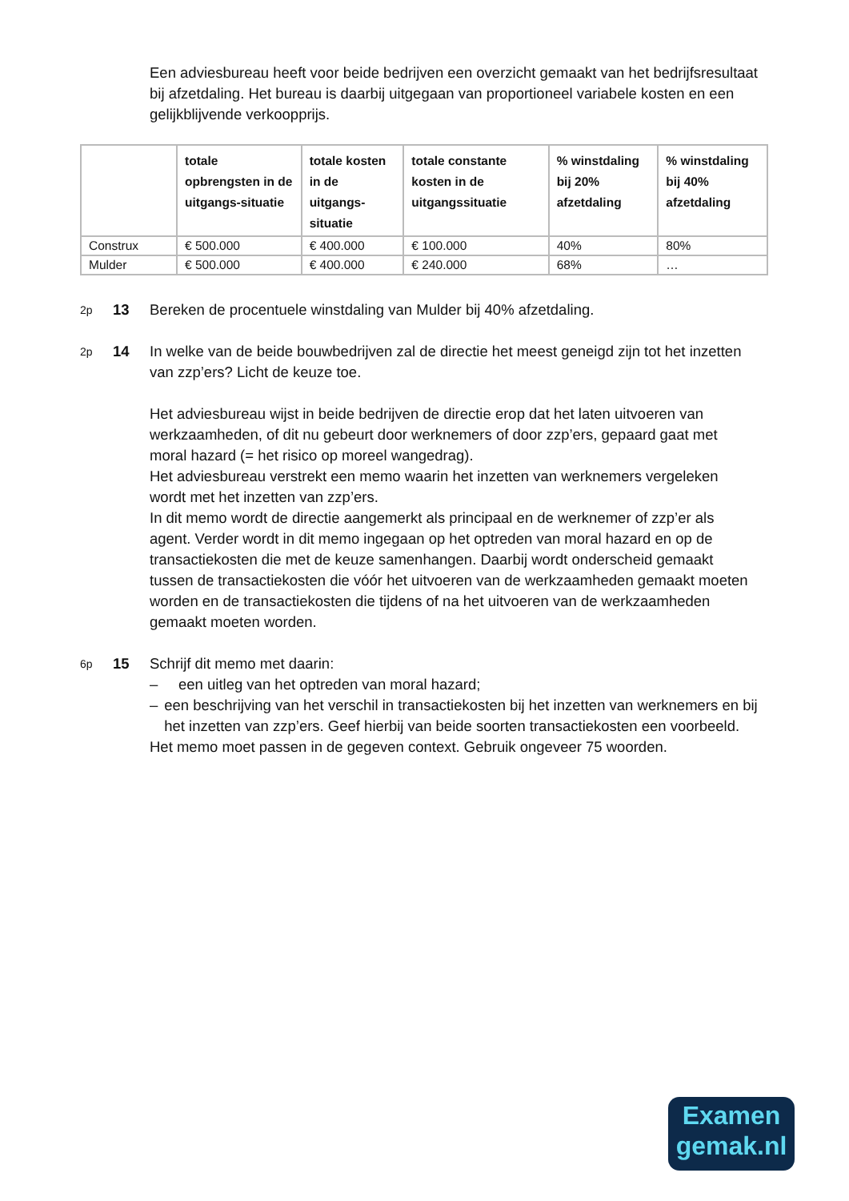Een adviesbureau heeft voor beide bedrijven een overzicht gemaakt van het bedrijfsresultaat bij afzetdaling. Het bureau is daarbij uitgegaan van proportioneel variabele kosten en een gelijkblijvende verkoopprijs.
| | totale opbrengsten in de uitgangs-situatie | totale kosten in de uitgangs-situatie | totale constante kosten in de uitgangssituatie | % winstdaling bij 20% afzetdaling | % winstdaling bij 40% afzetdaling |
| --- | --- | --- | --- | --- | --- |
| Construx | € 500.000 | € 400.000 | € 100.000 | 40% | 80% |
| Mulder | € 500.000 | € 400.000 | € 240.000 | 68% | … |
2p 13 Bereken de procentuele winstdaling van Mulder bij 40% afzetdaling.
2p 14 In welke van de beide bouwbedrijven zal de directie het meest geneigd zijn tot het inzetten van zzp’ers? Licht de keuze toe.
Het adviesbureau wijst in beide bedrijven de directie erop dat het laten uitvoeren van werkzaamheden, of dit nu gebeurt door werknemers of door zzp’ers, gepaard gaat met moral hazard (= het risico op moreel wangedrag).
Het adviesbureau verstrekt een memo waarin het inzetten van werknemers vergeleken wordt met het inzetten van zzp’ers.
In dit memo wordt de directie aangemerkt als principaal en de werknemer of zzp’er als agent. Verder wordt in dit memo ingegaan op het optreden van moral hazard en op de transactiekosten die met de keuze samenhangen. Daarbij wordt onderscheid gemaakt tussen de transactiekosten die vóór het uitvoeren van de werkzaamheden gemaakt moeten worden en de transactiekosten die tijdens of na het uitvoeren van de werkzaamheden gemaakt moeten worden.
6p 15 Schrijf dit memo met daarin:
– een uitleg van het optreden van moral hazard;
– een beschrijving van het verschil in transactiekosten bij het inzetten van werknemers en bij het inzetten van zzp’ers. Geef hierbij van beide soorten transactiekosten een voorbeeld.
Het memo moet passen in de gegeven context. Gebruik ongeveer 75 woorden.
Examen
gemak.nl